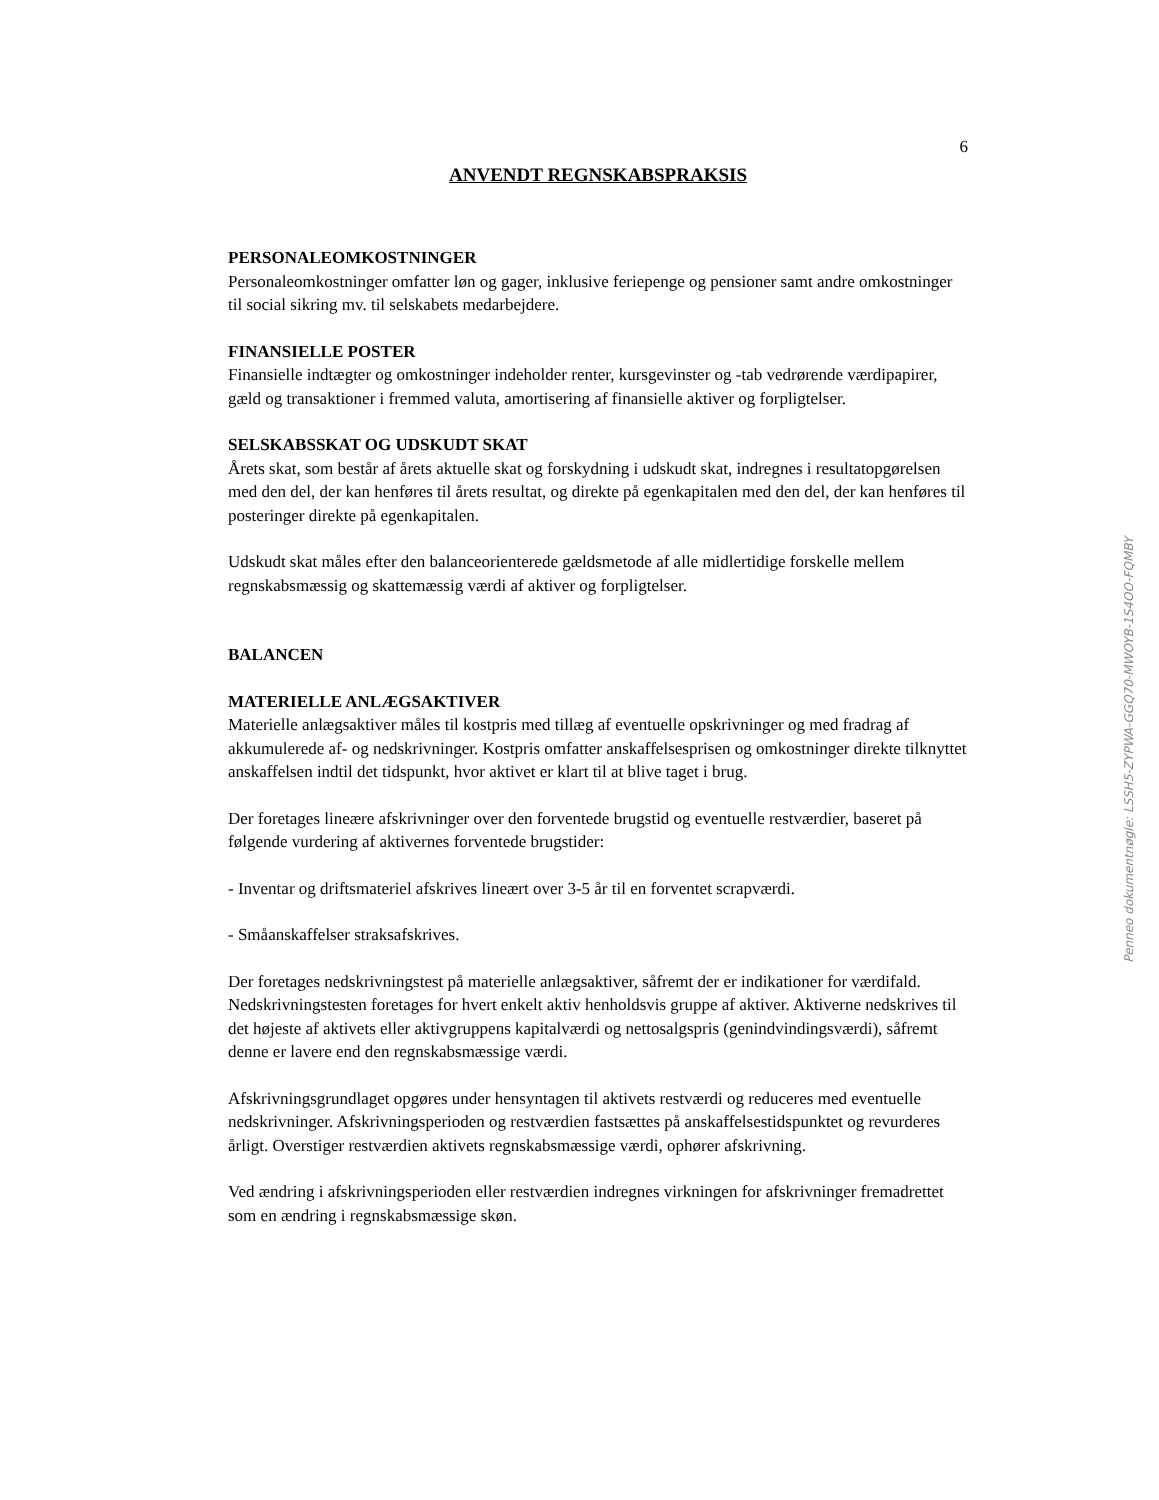6
ANVENDT REGNSKABSPRAKSIS
PERSONALEOMKOSTNINGER
Personaleomkostninger omfatter løn og gager, inklusive feriepenge og pensioner samt andre omkostninger til social sikring mv. til selskabets medarbejdere.
FINANSIELLE POSTER
Finansielle indtægter og omkostninger indeholder renter, kursgevinster og -tab vedrørende værdipapirer, gæld og transaktioner i fremmed valuta, amortisering af finansielle aktiver og forpligtelser.
SELSKABSSKAT OG UDSKUDT SKAT
Årets skat, som består af årets aktuelle skat og forskydning i udskudt skat, indregnes i resultatopgørelsen med den del, der kan henføres til årets resultat, og direkte på egenkapitalen med den del, der kan henføres til posteringer direkte på egenkapitalen.
Udskudt skat måles efter den balanceorienterede gældsmetode af alle midlertidige forskelle mellem regnskabsmæssig og skattemæssig værdi af aktiver og forpligtelser.
BALANCEN
MATERIELLE ANLÆGSAKTIVER
Materielle anlægsaktiver måles til kostpris med tillæg af eventuelle opskrivninger og med fradrag af akkumulerede af- og nedskrivninger. Kostpris omfatter anskaffelsesprisen og omkostninger direkte tilknyttet anskaffelsen indtil det tidspunkt, hvor aktivet er klart til at blive taget i brug.
Der foretages lineære afskrivninger over den forventede brugstid og eventuelle restværdier, baseret på følgende vurdering af aktivernes forventede brugstider:
- Inventar og driftsmateriel afskrives lineært over 3-5 år til en forventet scrapværdi.
- Småanskaffelser straksafskrives.
Der foretages nedskrivningstest på materielle anlægsaktiver, såfremt der er indikationer for værdifald. Nedskrivningstesten foretages for hvert enkelt aktiv henholdsvis gruppe af aktiver. Aktiverne nedskrives til det højeste af aktivets eller aktivgruppens kapitalværdi og nettosalgspris (genindvindingsværdi), såfremt denne er lavere end den regnskabsmæssige værdi.
Afskrivningsgrundlaget opgøres under hensyntagen til aktivets restværdi og reduceres med eventuelle nedskrivninger. Afskrivningsperioden og restværdien fastsættes på anskaffelsestidspunktet og revurderes årligt. Overstiger restværdien aktivets regnskabsmæssige værdi, ophører afskrivning.
Ved ændring i afskrivningsperioden eller restværdien indregnes virkningen for afskrivninger fremadrettet som en ændring i regnskabsmæssige skøn.
Penneo dokumentnøgle: LSSH5-ZYPWA-GGQ70-MWOYB-1S4OO-FQMBY